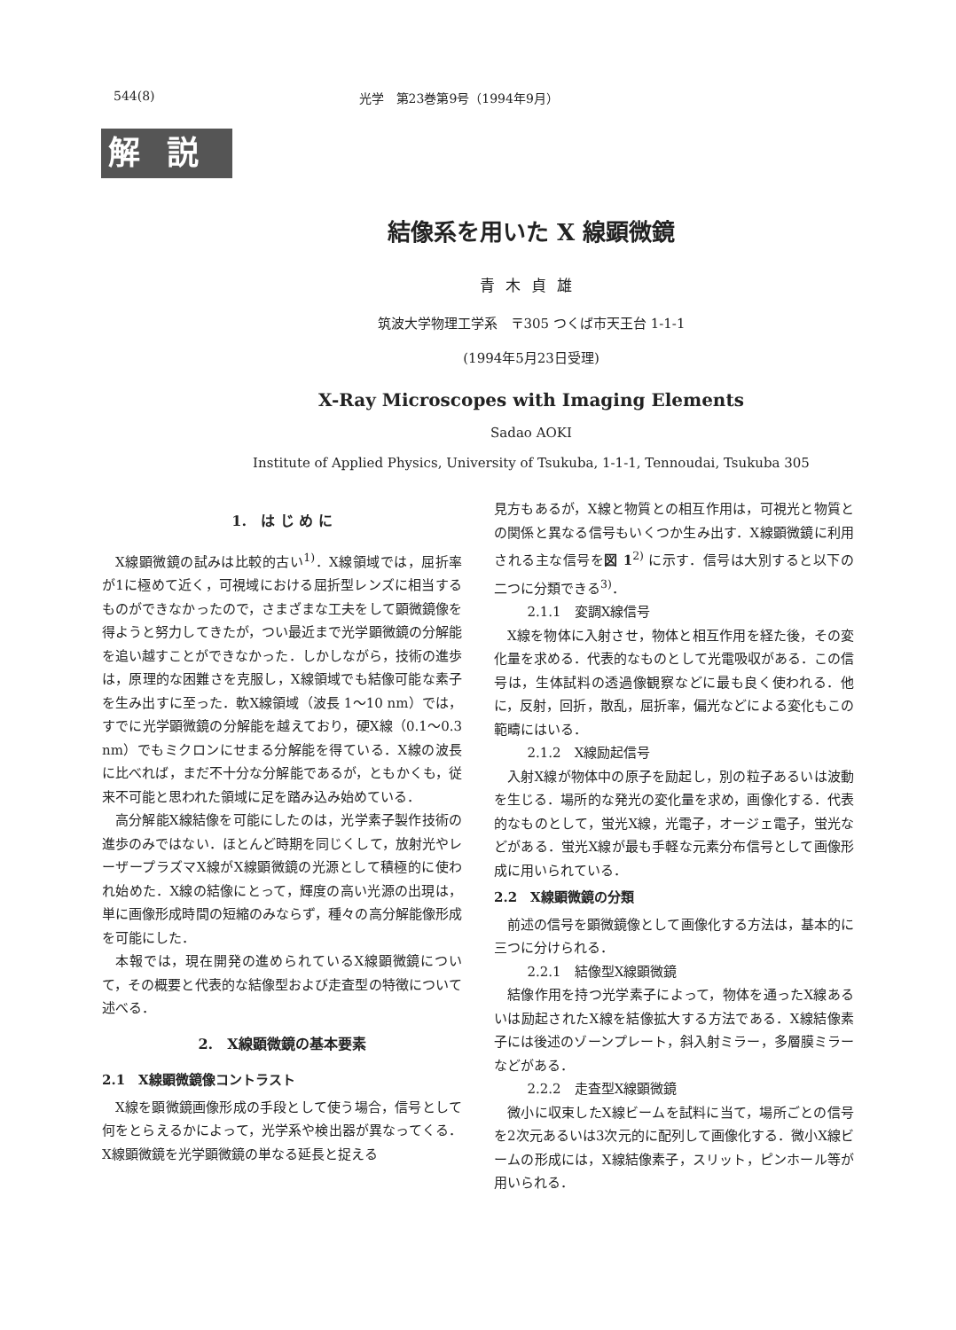544(8) 光学　第23巻第9号（1994年9月）
解説
結像系を用いた X 線顕微鏡
青木貞雄
筑波大学物理工学系　〒305 つくば市天王台 1-1-1
(1994年5月23日受理)
X-Ray Microscopes with Imaging Elements
Sadao AOKI
Institute of Applied Physics, University of Tsukuba, 1-1-1, Tennoudai, Tsukuba 305
1.　は じ め に
X線顕微鏡の試みは比較的古い<sup>1)</sup>．X線領域では，屈折率が1に極めて近く，可視域における屈折型レンズに相当するものができなかったので，さまざまな工夫をして顕微鏡像を得ようと努力してきたが，つい最近まで光学顕微鏡の分解能を追い越すことができなかった．しかしながら，技術の進歩は，原理的な困難さを克服し，X線領域でも結像可能な素子を生み出すに至った．軟X線領域（波長 1〜10 nm）では，すでに光学顕微鏡の分解能を越えており，硬X線（0.1〜0.3 nm）でもミクロンにせまる分解能を得ている．X線の波長に比べれば，まだ不十分な分解能であるが，ともかくも，従来不可能と思われた領域に足を踏み込み始めている．
高分解能X線結像を可能にしたのは，光学素子製作技術の進歩のみではない．ほとんど時期を同じくして，放射光やレーザープラズマX線がX線顕微鏡の光源として積極的に使われ始めた．X線の結像にとって，輝度の高い光源の出現は，単に画像形成時間の短縮のみならず，種々の高分解能像形成を可能にした．
本報では，現在開発の進められているX線顕微鏡について，その概要と代表的な結像型および走査型の特徴について述べる．
2.　X線顕微鏡の基本要素
2.1　X線顕微鏡像コントラスト
X線を顕微鏡画像形成の手段として使う場合，信号として何をとらえるかによって，光学系や検出器が異なってくる．X線顕微鏡を光学顕微鏡の単なる延長と捉える
見方もあるが，X線と物質との相互作用は，可視光と物質との関係と異なる信号もいくつか生み出す．X線顕微鏡に利用される主な信号を図 1<sup>2)</sup> に示す．信号は大別すると以下の二つに分類できる<sup>3)</sup>．
2.1.1　変調X線信号
X線を物体に入射させ，物体と相互作用を経た後，その変化量を求める．代表的なものとして光電吸収がある．この信号は，生体試料の透過像観察などに最も良く使われる．他に，反射，回折，散乱，屈折率，偏光などによる変化もこの範疇にはいる．
2.1.2　X線励起信号
入射X線が物体中の原子を励起し，別の粒子あるいは波動を生じる．場所的な発光の変化量を求め，画像化する．代表的なものとして，蛍光X線，光電子，オージェ電子，蛍光などがある．蛍光X線が最も手軽な元素分布信号として画像形成に用いられている．
2.2　X線顕微鏡の分類
前述の信号を顕微鏡像として画像化する方法は，基本的に三つに分けられる．
2.2.1　結像型X線顕微鏡
結像作用を持つ光学素子によって，物体を通ったX線あるいは励起されたX線を結像拡大する方法である．X線結像素子には後述のゾーンプレート，斜入射ミラー，多層膜ミラーなどがある．
2.2.2　走査型X線顕微鏡
微小に収束したX線ビームを試料に当て，場所ごとの信号を2次元あるいは3次元的に配列して画像化する．微小X線ビームの形成には，X線結像素子，スリット，ピンホール等が用いられる．